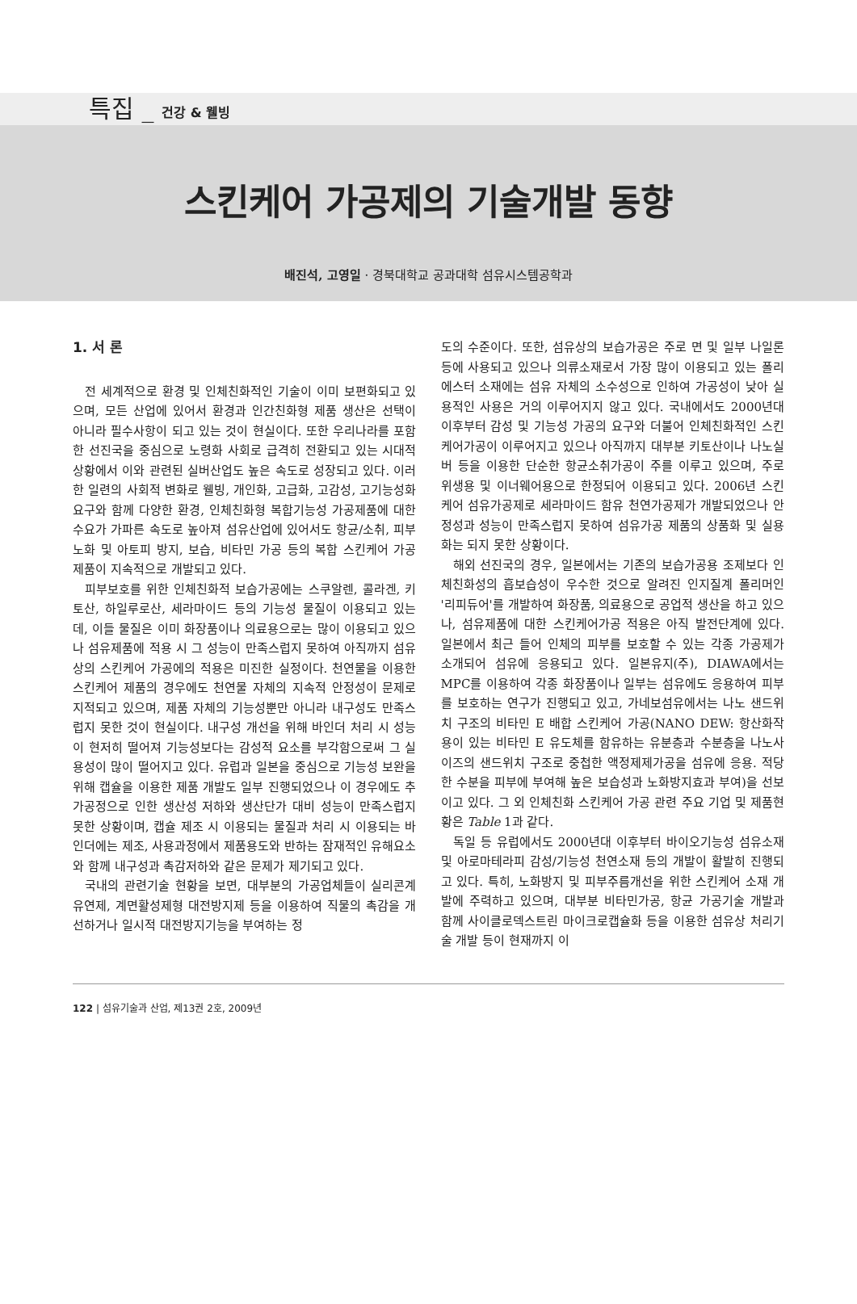특집 _ 건강 & 웰빙
스킨케어 가공제의 기술개발 동향
배진석, 고영일 · 경북대학교 공과대학 섬유시스템공학과
1. 서 론
전 세계적으로 환경 및 인체친화적인 기술이 이미 보편화되고 있으며, 모든 산업에 있어서 환경과 인간친화형 제품 생산은 선택이 아니라 필수사항이 되고 있는 것이 현실이다. 또한 우리나라를 포함한 선진국을 중심으로 노령화 사회로 급격히 전환되고 있는 시대적 상황에서 이와 관련된 실버산업도 높은 속도로 성장되고 있다. 이러한 일련의 사회적 변화로 웰빙, 개인화, 고급화, 고감성, 고기능성화 요구와 함께 다양한 환경, 인체친화형 복합기능성 가공제품에 대한 수요가 가파른 속도로 높아져 섬유산업에 있어서도 항균/소취, 피부노화 및 아토피 방지, 보습, 비타민 가공 등의 복합 스킨케어 가공 제품이 지속적으로 개발되고 있다.
피부보호를 위한 인체친화적 보습가공에는 스쿠알렌, 콜라겐, 키토산, 하일루로산, 세라마이드 등의 기능성 물질이 이용되고 있는데, 이들 물질은 이미 화장품이나 의료용으로는 많이 이용되고 있으나 섬유제품에 적용 시 그 성능이 만족스럽지 못하여 아직까지 섬유상의 스킨케어 가공에의 적용은 미진한 실정이다. 천연물을 이용한 스킨케어 제품의 경우에도 천연물 자체의 지속적 안정성이 문제로 지적되고 있으며, 제품 자체의 기능성뿐만 아니라 내구성도 만족스럽지 못한 것이 현실이다. 내구성 개선을 위해 바인더 처리 시 성능이 현저히 떨어져 기능성보다는 감성적 요소를 부각함으로써 그 실용성이 많이 떨어지고 있다. 유럽과 일본을 중심으로 기능성 보완을 위해 캡슐을 이용한 제품 개발도 일부 진행되었으나 이 경우에도 추가공정으로 인한 생산성 저하와 생산단가 대비 성능이 만족스럽지 못한 상황이며, 캡슐 제조 시 이용되는 물질과 처리 시 이용되는 바인더에는 제조, 사용과정에서 제품용도와 반하는 잠재적인 유해요소와 함께 내구성과 촉감저하와 같은 문제가 제기되고 있다.
국내의 관련기술 현황을 보면, 대부분의 가공업체들이 실리콘계 유연제, 계면활성제형 대전방지제 등을 이용하여 직물의 촉감을 개선하거나 일시적 대전방지기능을 부여하는 정
도의 수준이다. 또한, 섬유상의 보습가공은 주로 면 및 일부 나일론 등에 사용되고 있으나 의류소재로서 가장 많이 이용되고 있는 폴리에스터 소재에는 섬유 자체의 소수성으로 인하여 가공성이 낮아 실용적인 사용은 거의 이루어지지 않고 있다. 국내에서도 2000년대 이후부터 감성 및 기능성 가공의 요구와 더불어 인체친화적인 스킨케어가공이 이루어지고 있으나 아직까지 대부분 키토산이나 나노실버 등을 이용한 단순한 항균소취가공이 주를 이루고 있으며, 주로 위생용 및 이너웨어용으로 한정되어 이용되고 있다. 2006년 스킨케어 섬유가공제로 세라마이드 함유 천연가공제가 개발되었으나 안정성과 성능이 만족스럽지 못하여 섬유가공 제품의 상품화 및 실용화는 되지 못한 상황이다.
해외 선진국의 경우, 일본에서는 기존의 보습가공용 조제보다 인체친화성의 흡보습성이 우수한 것으로 알려진 인지질계 폴리머인 '리피듀어'를 개발하여 화장품, 의료용으로 공업적 생산을 하고 있으나, 섬유제품에 대한 스킨케어가공 적용은 아직 발전단계에 있다. 일본에서 최근 들어 인체의 피부를 보호할 수 있는 각종 가공제가 소개되어 섬유에 응용되고 있다. 일본유지(주), DIAWA에서는 MPC를 이용하여 각종 화장품이나 일부는 섬유에도 응용하여 피부를 보호하는 연구가 진행되고 있고, 가네보섬유에서는 나노 샌드위치 구조의 비타민 E 배합 스킨케어 가공(NANO DEW: 항산화작용이 있는 비타민 E 유도체를 함유하는 유분층과 수분층을 나노사이즈의 샌드위치 구조로 중첩한 액정제제가공을 섬유에 응용. 적당한 수분을 피부에 부여해 높은 보습성과 노화방지효과 부여)을 선보이고 있다. 그 외 인체친화 스킨케어 가공 관련 주요 기업 및 제품현황은 Table 1과 같다.
독일 등 유럽에서도 2000년대 이후부터 바이오기능성 섬유소재 및 아로마테라피 감성/기능성 천연소재 등의 개발이 활발히 진행되고 있다. 특히, 노화방지 및 피부주름개선을 위한 스킨케어 소재 개발에 주력하고 있으며, 대부분 비타민가공, 항균 가공기술 개발과 함께 사이클로덱스트린 마이크로캡슐화 등을 이용한 섬유상 처리기술 개발 등이 현재까지 이
122 | 섬유기술과 산업, 제13권 2호, 2009년